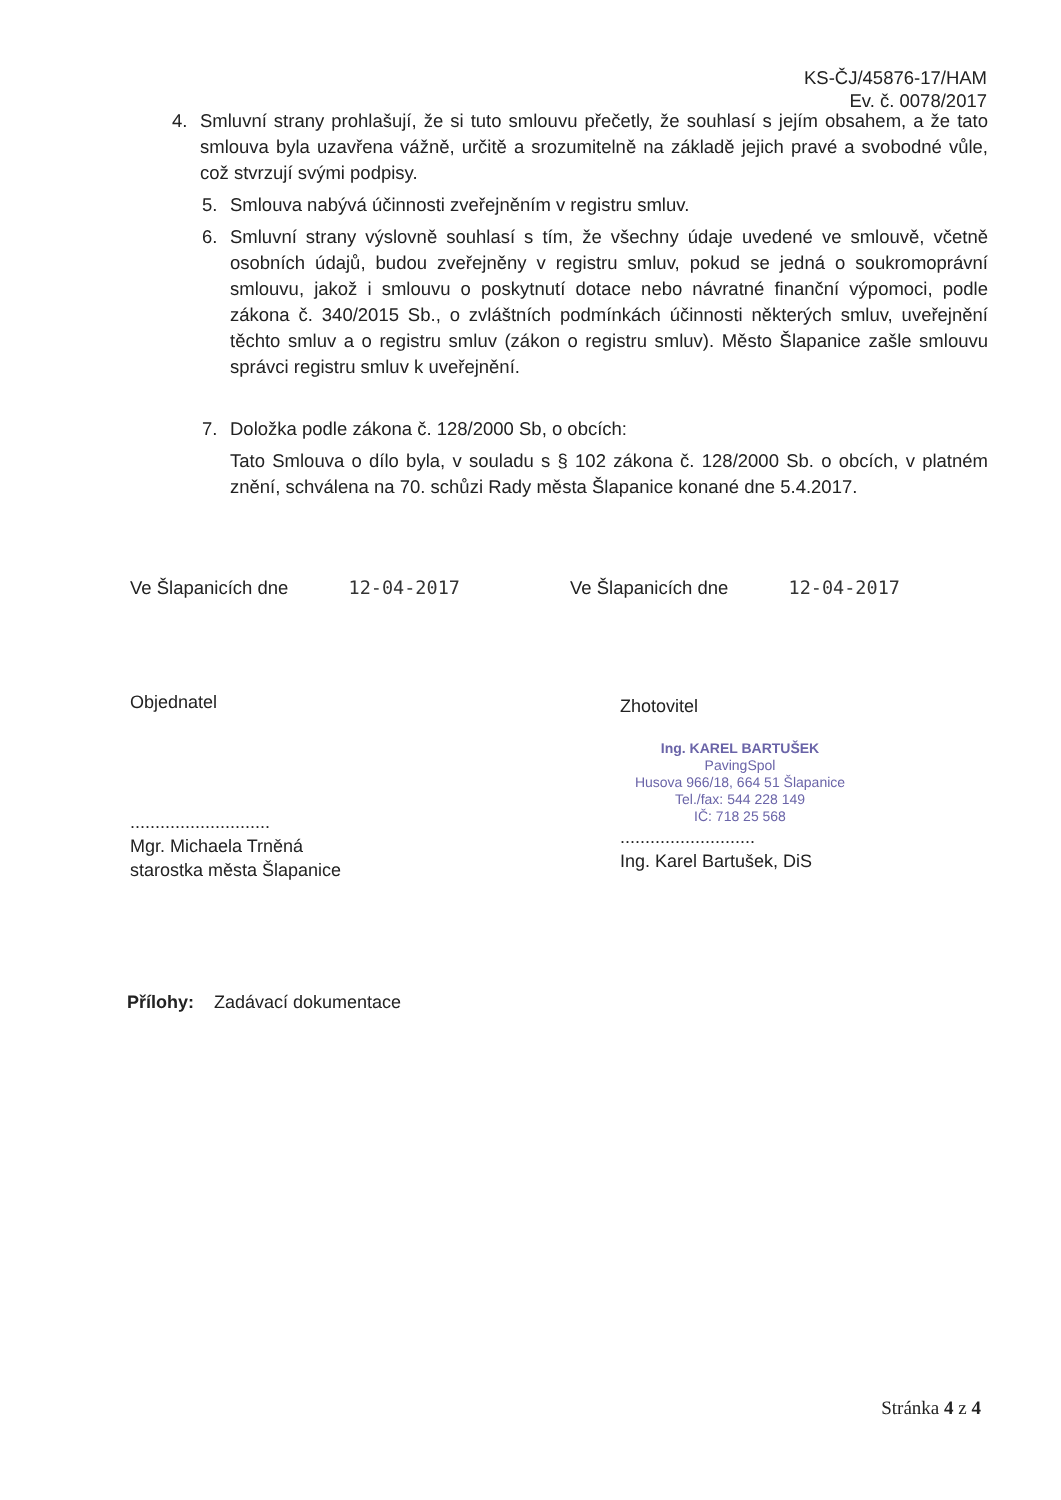KS-ČJ/45876-17/HAM
Ev. č. 0078/2017
4. Smluvní strany prohlašují, že si tuto smlouvu přečetly, že souhlasí s jejím obsahem, a že tato smlouva byla uzavřena vážně, určitě a srozumitelně na základě jejich pravé a svobodné vůle, což stvrzují svými podpisy.
5. Smlouva nabývá účinnosti zveřejněním v registru smluv.
6. Smluvní strany výslovně souhlasí s tím, že všechny údaje uvedené ve smlouvě, včetně osobních údajů, budou zveřejněny v registru smluv, pokud se jedná o soukromoprávní smlouvu, jakož i smlouvu o poskytnutí dotace nebo návratné finanční výpomoci, podle zákona č. 340/2015 Sb., o zvláštních podmínkách účinnosti některých smluv, uveřejnění těchto smluv a o registru smluv (zákon o registru smluv). Město Šlapanice zašle smlouvu správci registru smluv k uveřejnění.
7. Doložka podle zákona č. 128/2000 Sb, o obcích:
Tato Smlouva o dílo byla, v souladu s § 102 zákona č. 128/2000 Sb. o obcích, v platném znění, schválena na 70. schůzi Rady města Šlapanice konané dne 5.4.2017.
Ve Šlapanicích dne 12-04-2017 Ve Šlapanicích dne 12-04-2017
Objednatel
............................
Mgr. Michaela Trněná
starostka města Šlapanice
Zhotovitel
Ing. KAREL BARTUŠEK
PavingSpol
Husova 966/18, 664 51 Šlapanice
Tel./fax: 544 228 149
IČ: 718 25 568
...........................
Ing. Karel Bartušek, DiS
Přílohy: Zadávací dokumentace
Stránka 4 z 4